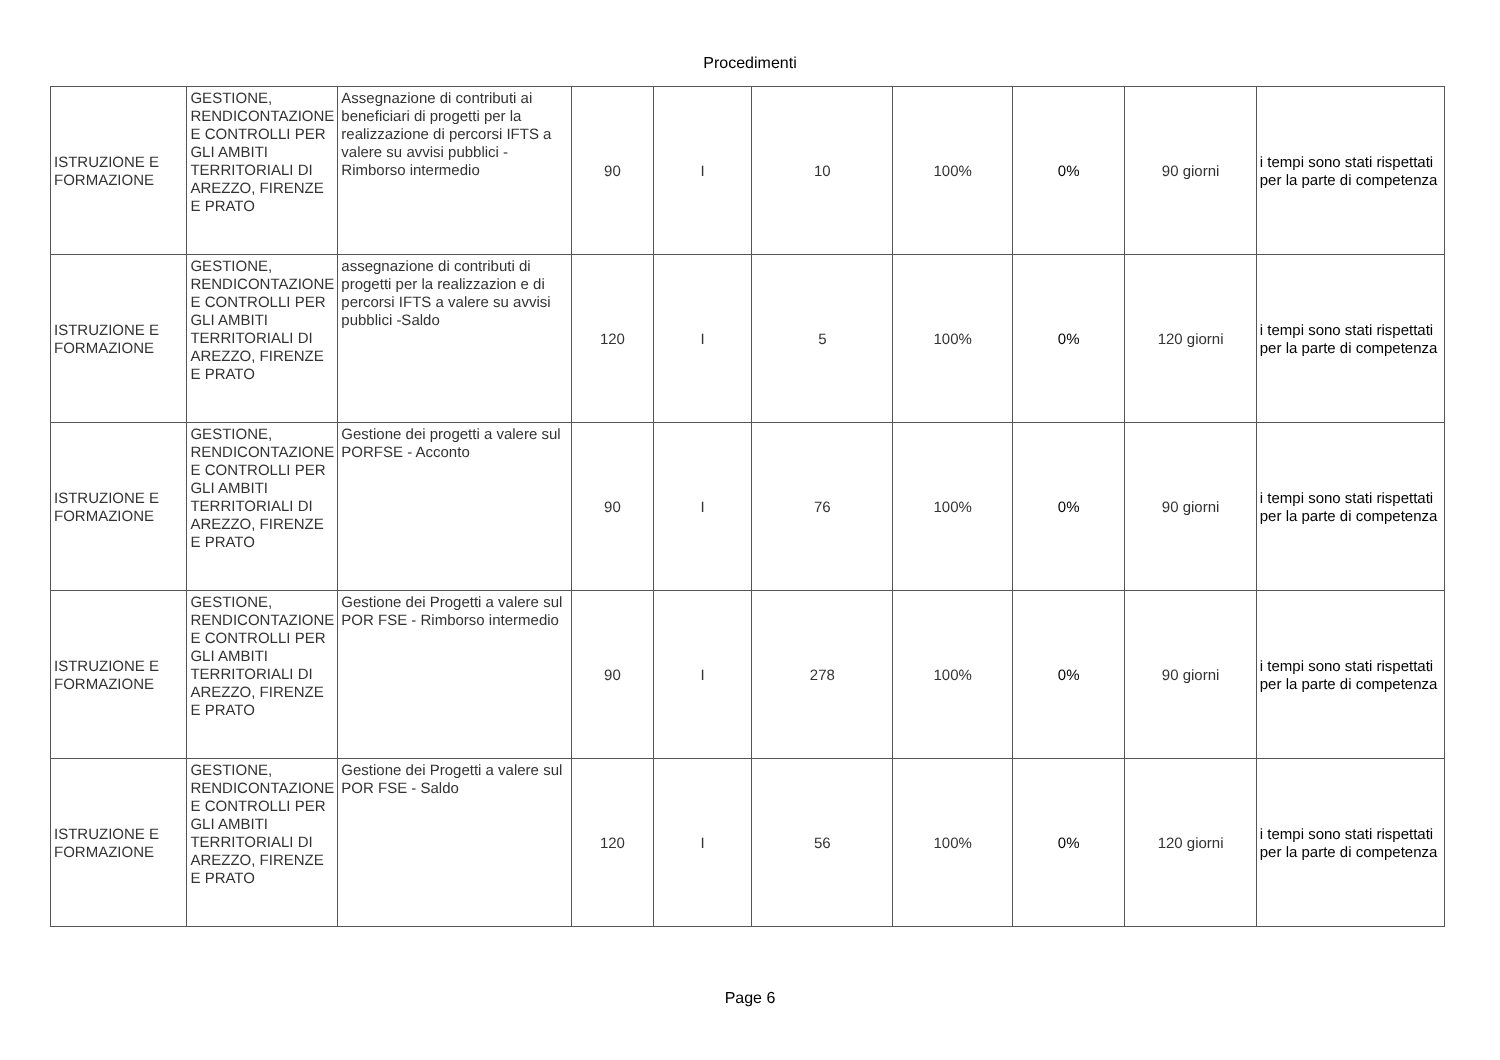Procedimenti
| ISTRUZIONE E FORMAZIONE | GESTIONE, RENDICONTAZIONE E CONTROLLI PER GLI AMBITI TERRITORIALI DI AREZZO, FIRENZE E PRATO | Assegnazione di contributi ai beneficiari di progetti per la realizzazione di percorsi IFTS a valere su avvisi pubblici - Rimborso intermedio | 90 | I | 10 | 100% | 0% | 90 giorni | i tempi sono stati rispettati per la parte di competenza |
| ISTRUZIONE E FORMAZIONE | GESTIONE, RENDICONTAZIONE E CONTROLLI PER GLI AMBITI TERRITORIALI DI AREZZO, FIRENZE E PRATO | assegnazione di contributi di progetti per la realizzazion e di percorsi IFTS a valere su avvisi pubblici -Saldo | 120 | I | 5 | 100% | 0% | 120 giorni | i tempi sono stati rispettati per la parte di competenza |
| ISTRUZIONE E FORMAZIONE | GESTIONE, RENDICONTAZIONE E CONTROLLI PER GLI AMBITI TERRITORIALI DI AREZZO, FIRENZE E PRATO | Gestione dei progetti a valere sul PORFSE - Acconto | 90 | I | 76 | 100% | 0% | 90 giorni | i tempi sono stati rispettati per la parte di competenza |
| ISTRUZIONE E FORMAZIONE | GESTIONE, RENDICONTAZIONE E CONTROLLI PER GLI AMBITI TERRITORIALI DI AREZZO, FIRENZE E PRATO | Gestione dei Progetti a valere sul POR FSE - Rimborso intermedio | 90 | I | 278 | 100% | 0% | 90 giorni | i tempi sono stati rispettati per la parte di competenza |
| ISTRUZIONE E FORMAZIONE | GESTIONE, RENDICONTAZIONE E CONTROLLI PER GLI AMBITI TERRITORIALI DI AREZZO, FIRENZE E PRATO | Gestione dei Progetti a valere sul POR FSE - Saldo | 120 | I | 56 | 100% | 0% | 120 giorni | i tempi sono stati rispettati per la parte di competenza |
Page 6